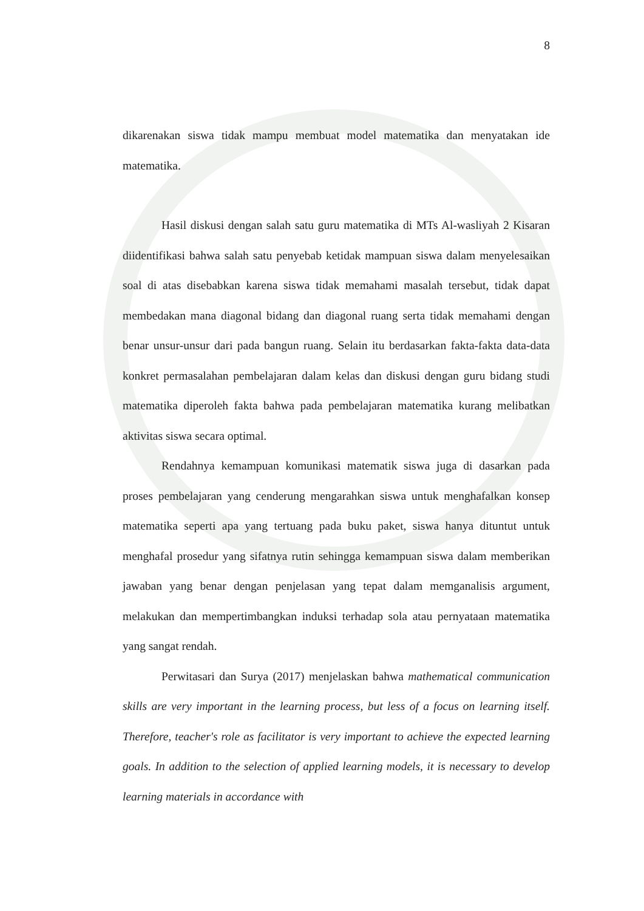8
dikarenakan siswa tidak mampu membuat model matematika dan menyatakan ide matematika.
Hasil diskusi dengan salah satu guru matematika di MTs Al-wasliyah 2 Kisaran diidentifikasi bahwa salah satu penyebab ketidak mampuan siswa dalam menyelesaikan soal di atas disebabkan karena siswa tidak memahami masalah tersebut, tidak dapat membedakan mana diagonal bidang dan diagonal ruang serta tidak memahami dengan benar unsur-unsur dari pada bangun ruang. Selain itu berdasarkan fakta-fakta data-data konkret permasalahan pembelajaran dalam kelas dan diskusi dengan guru bidang studi matematika diperoleh fakta bahwa pada pembelajaran matematika kurang melibatkan aktivitas siswa secara optimal.
Rendahnya kemampuan komunikasi matematik siswa juga di dasarkan pada proses pembelajaran yang cenderung mengarahkan siswa untuk menghafalkan konsep matematika seperti apa yang tertuang pada buku paket, siswa hanya dituntut untuk menghafal prosedur yang sifatnya rutin sehingga kemampuan siswa dalam memberikan jawaban yang benar dengan penjelasan yang tepat dalam memganalisis argument, melakukan dan mempertimbangkan induksi terhadap sola atau pernyataan matematika yang sangat rendah.
Perwitasari dan Surya (2017) menjelaskan bahwa mathematical communication skills are very important in the learning process, but less of a focus on learning itself. Therefore, teacher's role as facilitator is very important to achieve the expected learning goals. In addition to the selection of applied learning models, it is necessary to develop learning materials in accordance with